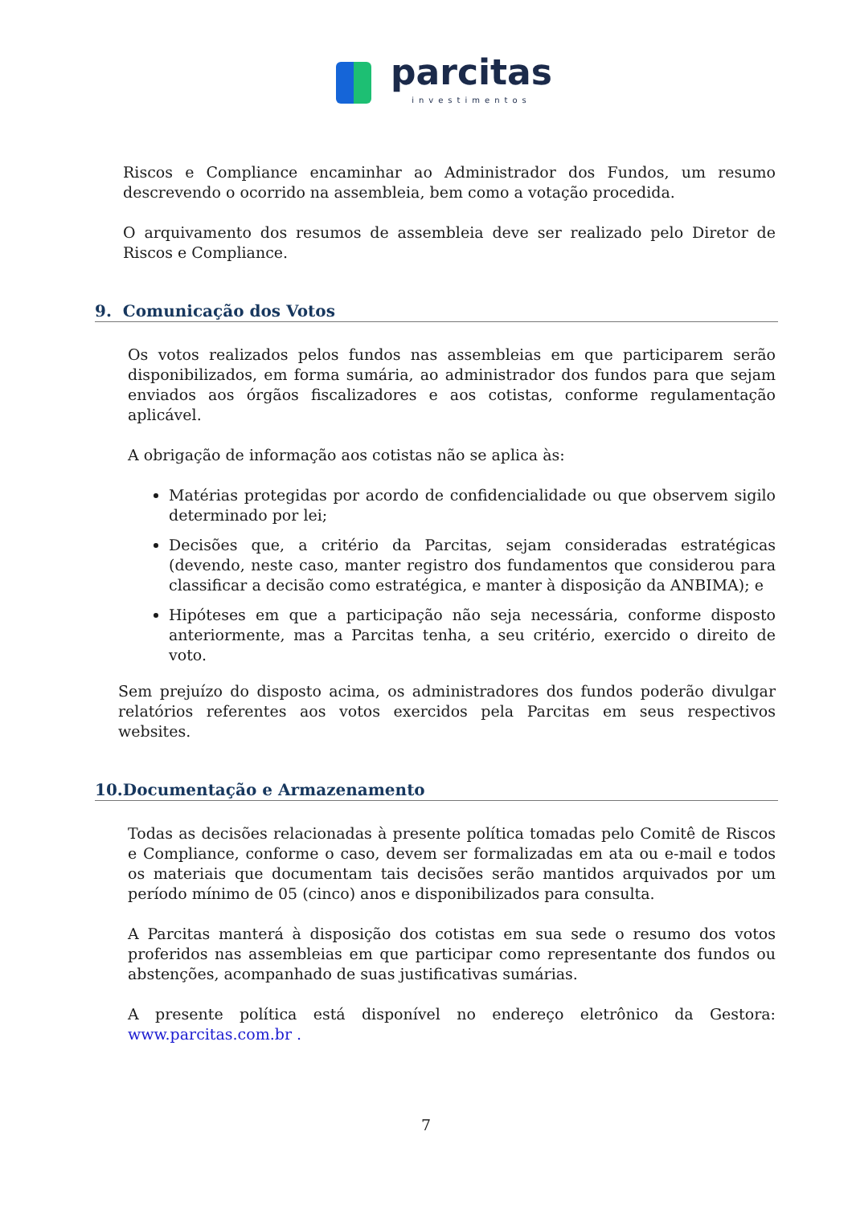parcitas
investimentos
Riscos e Compliance encaminhar ao Administrador dos Fundos, um resumo descrevendo o ocorrido na assembleia, bem como a votação procedida.
O arquivamento dos resumos de assembleia deve ser realizado pelo Diretor de Riscos e Compliance.
9. Comunicação dos Votos
Os votos realizados pelos fundos nas assembleias em que participarem serão disponibilizados, em forma sumária, ao administrador dos fundos para que sejam enviados aos órgãos fiscalizadores e aos cotistas, conforme regulamentação aplicável.
A obrigação de informação aos cotistas não se aplica às:
Matérias protegidas por acordo de confidencialidade ou que observem sigilo determinado por lei;
Decisões que, a critério da Parcitas, sejam consideradas estratégicas (devendo, neste caso, manter registro dos fundamentos que considerou para classificar a decisão como estratégica, e manter à disposição da ANBIMA); e
Hipóteses em que a participação não seja necessária, conforme disposto anteriormente, mas a Parcitas tenha, a seu critério, exercido o direito de voto.
Sem prejuízo do disposto acima, os administradores dos fundos poderão divulgar relatórios referentes aos votos exercidos pela Parcitas em seus respectivos websites.
10.Documentação e Armazenamento
Todas as decisões relacionadas à presente política tomadas pelo Comitê de Riscos e Compliance, conforme o caso, devem ser formalizadas em ata ou e-mail e todos os materiais que documentam tais decisões serão mantidos arquivados por um período mínimo de 05 (cinco) anos e disponibilizados para consulta.
A Parcitas manterá à disposição dos cotistas em sua sede o resumo dos votos proferidos nas assembleias em que participar como representante dos fundos ou abstenções, acompanhado de suas justificativas sumárias.
A presente política está disponível no endereço eletrônico da Gestora: www.parcitas.com.br .
7